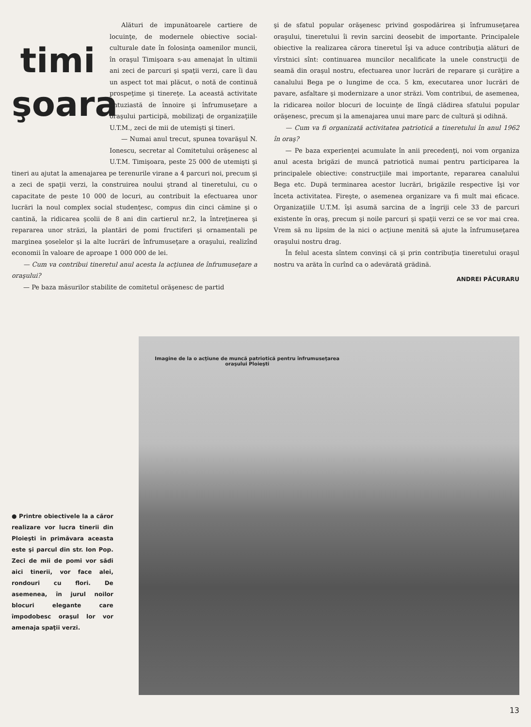timi şoara
Alături de impunătoarele cartiere de locuinţe, de modernele obiective social-culturale date în folosinţa oamenilor muncii, în oraşul Timişoara s-au amenajat în ultimii ani zeci de parcuri şi spaţii verzi, care îi dau un aspect tot mai plăcut, o notă de continuă prospeţime şi tinereţe. La această activitate entuziastă de înnoire şi înfrumuseţare a oraşului participă, mobilizaţi de organizaţiile U.T.M., zeci de mii de utemişti şi tineri.
— Numai anul trecut, spunea tovarăşul N. Ionescu, secretar al Comitetului orăşenesc al U.T.M. Timişoara, peste 25 000 de utemişti şi tineri au ajutat la amenajarea pe terenurile virane a 4 parcuri noi, precum şi a zeci de spaţii verzi, la construirea noului ştrand al tineretului, cu o capacitate de peste 10 000 de locuri, au contribuit la efectuarea unor lucrări la noul complex social studenţesc, compus din cinci cămine şi o cantină, la ridicarea şcolii de 8 ani din cartierul nr.2, la întreţinerea şi repararea unor străzi, la plantări de pomi fructiferi şi ornamentali pe marginea şoselelor şi la alte lucrări de înfrumuseţare a oraşului, realizînd economii în valoare de aproape 1 000 000 de lei.
— Cum va contribui tineretul anul acesta la acţiunea de înfrumuseţare a oraşului?
— Pe baza măsurilor stabilite de comitetul orăşenesc de partid
şi de sfatul popular orăşenesc privind gospodărirea şi înfrumuseţarea oraşului, tineretului îi revin sarcini deosebit de importante. Principalele obiective la realizarea cărora tineretul îşi va aduce contribuţia alături de vîrstnici sînt: continuarea muncilor necalificate la unele construcţii de seamă din oraşul nostru, efectuarea unor lucrări de reparare şi curăţire a canalului Bega pe o lungime de cca. 5 km, executarea unor lucrări de pavare, asfaltare şi modernizare a unor străzi. Vom contribui, de asemenea, la ridicarea noilor blocuri de locuinţe de lîngă clădirea sfatului popular orăşenesc, precum şi la amenajarea unui mare parc de cultură şi odihnă.
— Cum va fi organizată activitatea patriotică a tineretului în anul 1962 în oraş?
— Pe baza experienţei acumulate în anii precedenţi, noi vom organiza anul acesta brigăzi de muncă patriotică numai pentru participarea la principalele obiective: construcţiile mai importante, repararea canalului Bega etc. După terminarea acestor lucrări, brigăzile respective îşi vor înceta activitatea. Fireşte, o asemenea organizare va fi mult mai eficace. Organizaţiile U.T.M. îşi asumă sarcina de a îngriji cele 33 de parcuri existente în oraş, precum şi noile parcuri şi spaţii verzi ce se vor mai crea. Vrem să nu lipsim de la nici o acţiune menită să ajute la înfrumuseţarea oraşului nostru drag.
În felul acesta sîntem convinşi că şi prin contribuţia tineretului oraşul nostru va arăta în curînd ca o adevărată grădină.
ANDREI PĂCURARU
● Printre obiectivele la a căror realizare vor lucra tinerii din Ploieşti în primăvara aceasta este şi parcul din str. Ion Pop. Zeci de mii de pomi vor sădi aici tinerii, vor face alei, rondouri cu flori. De asemenea, în jurul noilor blocuri elegante care împodobesc oraşul lor vor amenaja spaţii verzi.
Imagine de la o acţiune de muncă patriotică pentru înfrumuseţarea oraşului Ploieşti
13